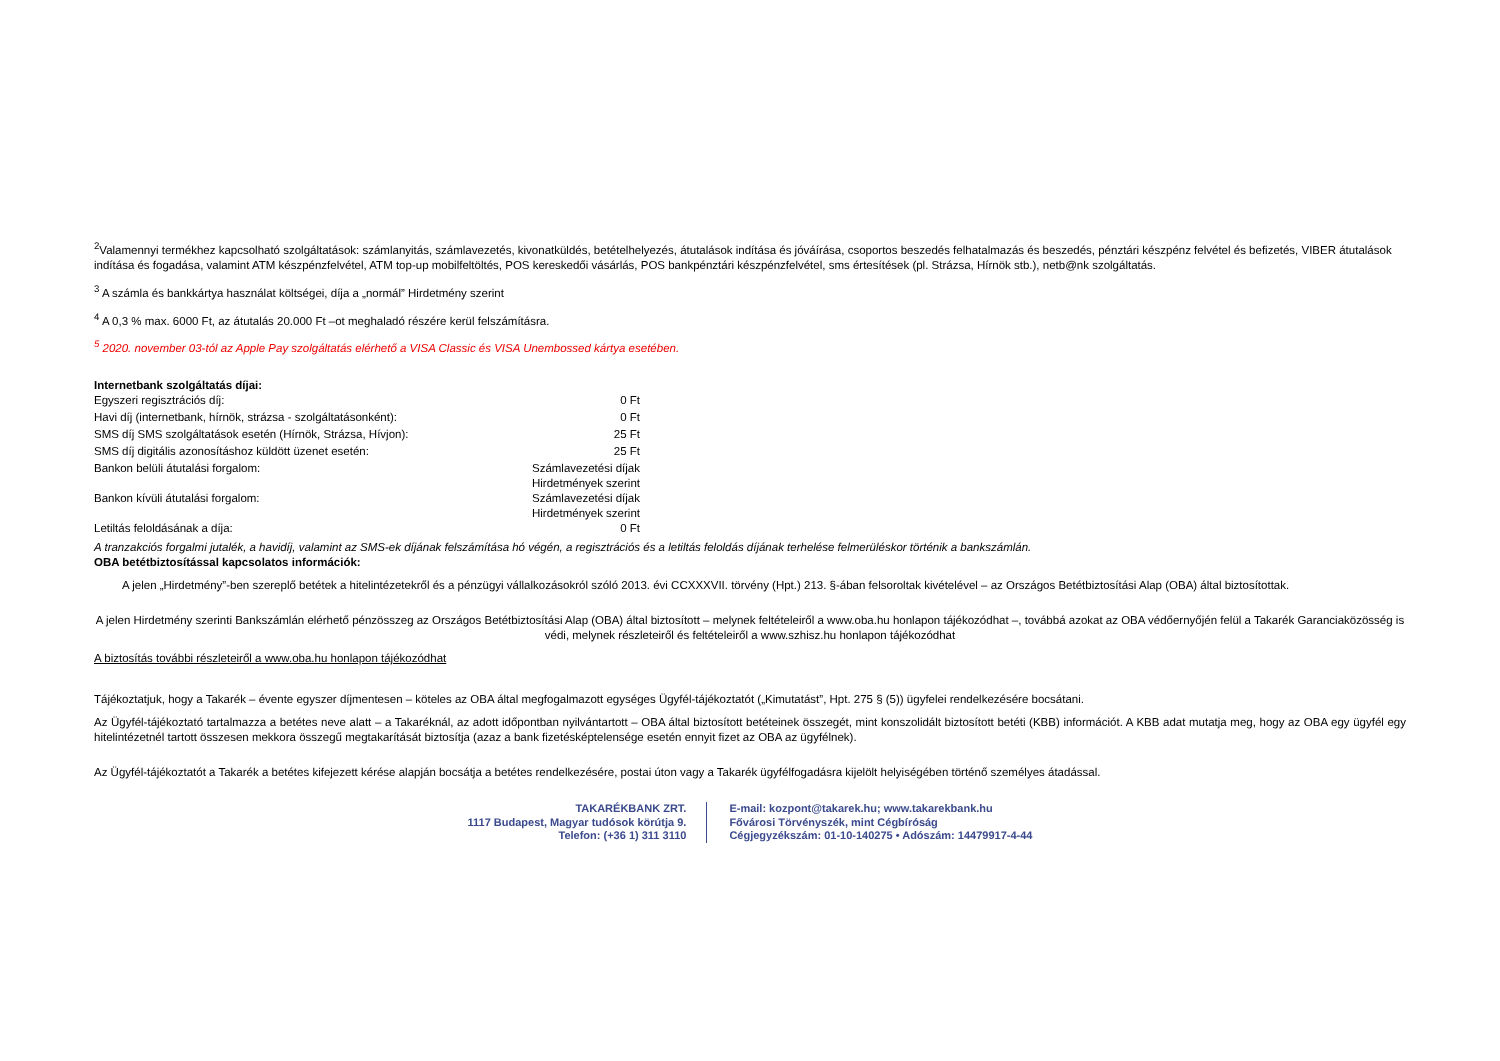<sup>2</sup> Valamennyi termékhez kapcsolható szolgáltatások: számlanyitás, számlavezetés, kivonatküldés, betételhelyezés, átutalások indítása és jóváírása, csoportos beszedés felhatalmazás és beszedés, pénztári készpénz felvétel és befizetés, VIBER átutalások indítása és fogadása, valamint ATM készpénzfelvétel, ATM top-up mobilfeltöltés, POS kereskedői vásárlás, POS bankpénztári készpénzfelvétel, sms értesítések (pl. Strázsa, Hírnök stb.), netb@nk szolgáltatás.
<sup>3</sup> A számla és bankkártya használat költségei, díja a „normál” Hirdetmény szerint
<sup>4</sup> A 0,3 % max. 6000 Ft, az átutalás 20.000 Ft –ot meghaladó részére kerül felszámításra.
<sup>5</sup> 2020. november 03-tól az Apple Pay szolgáltatás elérhető a VISA Classic és VISA Unembossed kártya esetében.
Internetbank szolgáltatás díjai:
| Egyszeri regisztrációs díj: | 0 Ft |
| Havi díj (internetbank, hírnök, strázsa - szolgáltatásonként): | 0 Ft |
| SMS díj SMS szolgáltatások esetén (Hírnök, Strázsa, Hívjon): | 25 Ft |
| SMS díj digitális azonosításhoz küldött üzenet esetén: | 25 Ft |
| Bankon belüli átutalási forgalom: | Számlavezetési díjak Hirdetmények szerint |
| Bankon kívüli átutalási forgalom: | Számlavezetési díjak Hirdetmények szerint |
| Letiltás feloldásának a díja: | 0 Ft |
A tranzakciós forgalmi jutalék, a havidíj, valamint az SMS-ek díjának felszámítása hó végén, a regisztrációs és a letiltás feloldás díjának terhelése felmerüléskor történik a bankszámlán.
OBA betétbiztosítással kapcsolatos információk:
A jelen „Hirdetmény”-ben szereplő betétek a hitelintézetekről és a pénzügyi vállalkozásokról szóló 2013. évi CCXXXVII. törvény (Hpt.) 213. §-ában felsoroltak kivételével – az Országos Betétbiztosítási Alap (OBA) által biztosítottak.
A jelen Hirdetmény szerinti Bankszámlán elérhető pénzösszeg az Országos Betétbiztosítási Alap (OBA) által biztosított – melynek feltételeiről a www.oba.hu honlapon tájékozódhat –, továbbá azokat az OBA védőernyőjén felül a Takarék Garanciaközösség is védi, melynek részleteiről és feltételeiről a www.szhisz.hu honlapon tájékozódhat
A biztosítás további részleteiről a www.oba.hu honlapon tájékozódhat
Tájékoztatjuk, hogy a Takarék – évente egyszer díjmentesen – köteles az OBA által megfogalmazott egységes Ügyfél-tájékoztatót („Kimutatást”, Hpt. 275 § (5)) ügyfelei rendelkezésére bocsátani.
Az Ügyfél-tájékoztató tartalmazza a betétes neve alatt – a Takaréknál, az adott időpontban nyilvántartott – OBA által biztosított betéteinek összegét, mint konszolidált biztosított betéti (KBB) információt. A KBB adat mutatja meg, hogy az OBA egy ügyfél egy hitelintézetnél tartott összesen mekkora összegű megtakarítását biztosítja (azaz a bank fizetésképtelensége esetén ennyit fizet az OBA az ügyfélnek).
Az Ügyfél-tájékoztatót a Takarék a betétes kifejezett kérése alapján bocsátja a betétes rendelkezésére, postai úton vagy a Takarék ügyfélfogadásra kijelölt helyiségében történő személyes átadással.
TAKARÉKBANK ZRT.
1117 Budapest, Magyar tudósok körútja 9.
Telefon: (+36 1) 311 3110
E-mail: kozpont@takarek.hu; www.takarekbank.hu
Fővárosi Törvényszék, mint Cégbíróság
Cégjegyzékszám: 01-10-140275 • Adószám: 14479917-4-44